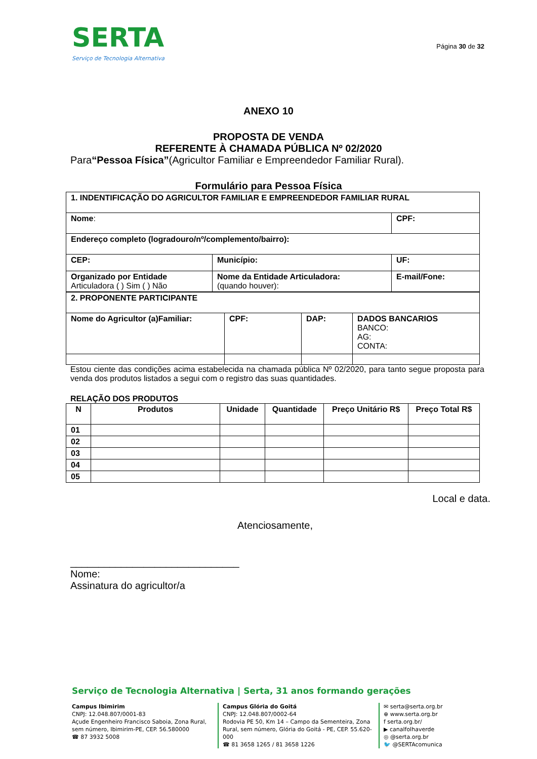SERTA
Serviço de Tecnologia Alternativa
Página 30 de 32
ANEXO 10
PROPOSTA DE VENDA
REFERENTE À CHAMADA PÚBLICA Nº 02/2020
Para“Pessoa Física”(Agricultor Familiar e Empreendedor Familiar Rural).
Formulário para Pessoa Física
| 1. INDENTIFICAÇÃO DO AGRICULTOR FAMILIAR E EMPREENDEDOR FAMILIAR RURAL | | |
| Nome : | | CPF: |
| Endereço completo (logradouro/nº/complemento/bairro): | | |
| CEP: | Município: | UF: |
| Organizado por Entidade Articuladora ( ) Sim ( ) Não | Nome da Entidade Articuladora: (quando houver): | E-mail/Fone: |
| 2. PROPONENTE PARTICIPANTE | | | |
| Nome do Agricultor (a)Familiar: | CPF: | DAP: | DADOS BANCARIOS BANCO: AG: CONTA: |
Estou ciente das condições acima estabelecida na chamada pública Nº 02/2020, para tanto segue proposta para venda dos produtos listados a segui com o registro das suas quantidades.
RELAÇÃO DOS PRODUTOS
| N | Produtos | Unidade | Quantidade | Preço Unitário R$ | Preço Total R$ |
| --- | --- | --- | --- | --- | --- |
| 01 | | | | | |
| 02 | | | | | |
| 03 | | | | | |
| 04 | | | | | |
| 05 | | | | | |
Local e data.
Atenciosamente,
______________________________
Nome:
Assinatura do agricultor/a
Serviço de Tecnologia Alternativa | Serta, 31 anos formando gerações
Campus Ibimirim
CNPJ: 12.048.807/0001-83
Açude Engenheiro Francisco Saboia, Zona Rural, sem número, Ibimirim-PE, CEP. 56.580000
☎ 87 3932 5008
Campus Glória do Goitá
CNPJ: 12.048.807/0002-64
Rodovia PE 50, Km 14 – Campo da Sementeira, Zona Rural, sem número, Glória do Goitá - PE, CEP. 55.620-000
☎ 81 3658 1265 / 81 3658 1226
✉ serta@serta.org.br
⊕ www.serta.org.br
f serta.org.br/
▶ canalfolhaverde
◎ @serta.org.br
🐦 @SERTAcomunica